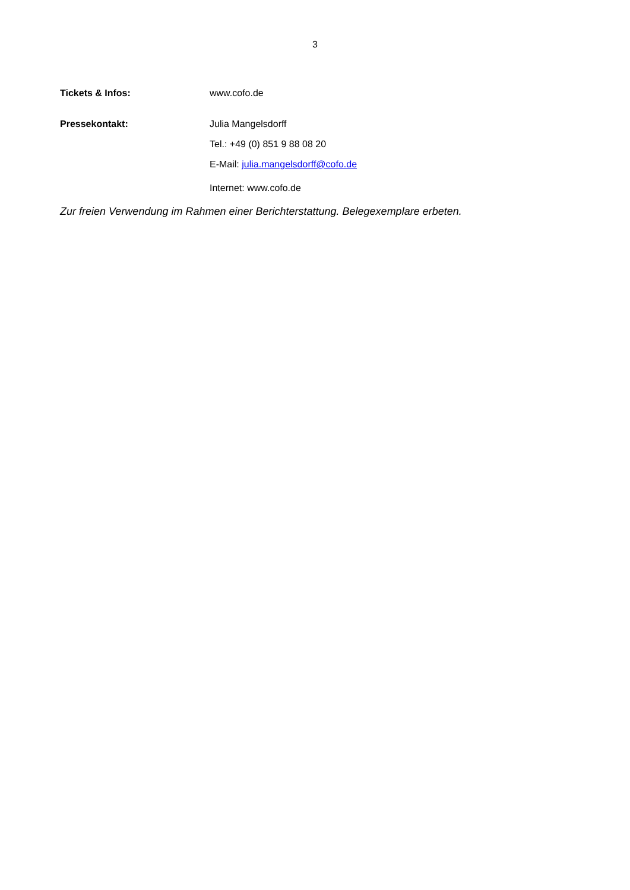3
Tickets & Infos: www.cofo.de
Pressekontakt: Julia Mangelsdorff
Tel.: +49 (0) 851 9 88 08 20
E-Mail: julia.mangelsdorff@cofo.de
Internet: www.cofo.de
Zur freien Verwendung im Rahmen einer Berichterstattung. Belegexemplare erbeten.